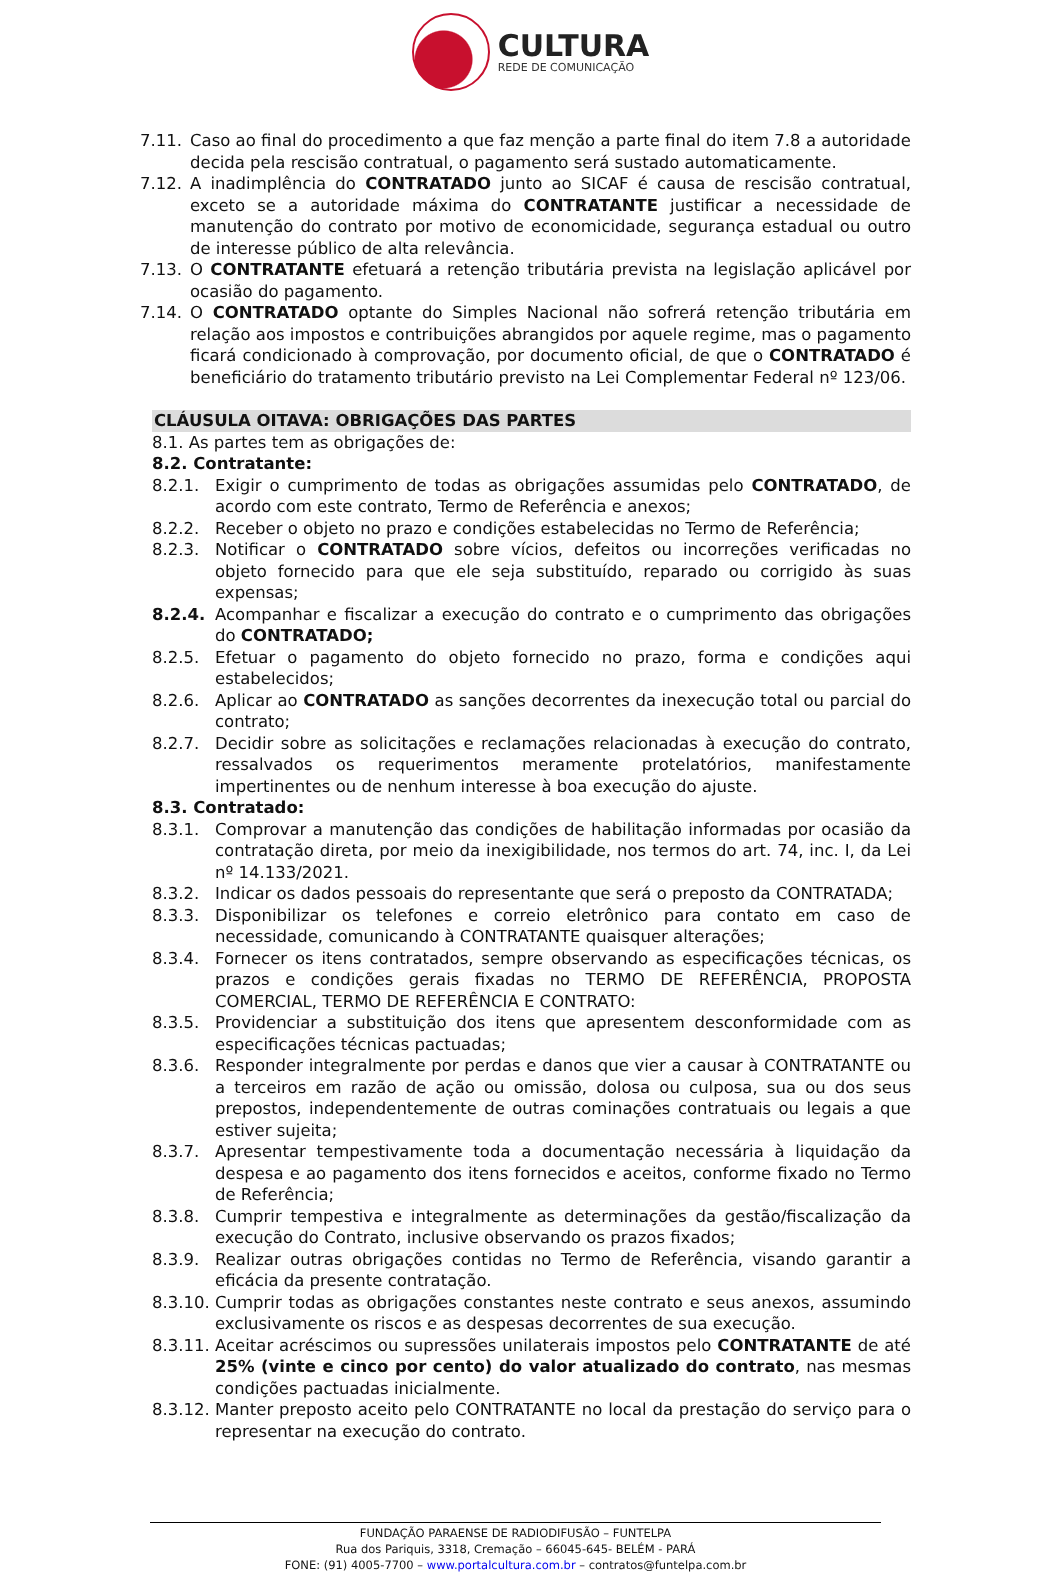CULTURA
REDE DE COMUNICAÇÃO
7.11. Caso ao final do procedimento a que faz menção a parte final do item 7.8 a autoridade decida pela rescisão contratual, o pagamento será sustado automaticamente.
7.12. A inadimplência do CONTRATADO junto ao SICAF é causa de rescisão contratual, exceto se a autoridade máxima do CONTRATANTE justificar a necessidade de manutenção do contrato por motivo de economicidade, segurança estadual ou outro de interesse público de alta relevância.
7.13. O CONTRATANTE efetuará a retenção tributária prevista na legislação aplicável por ocasião do pagamento.
7.14. O CONTRATADO optante do Simples Nacional não sofrerá retenção tributária em relação aos impostos e contribuições abrangidos por aquele regime, mas o pagamento ficará condicionado à comprovação, por documento oficial, de que o CONTRATADO é beneficiário do tratamento tributário previsto na Lei Complementar Federal nº 123/06.
CLÁUSULA OITAVA: OBRIGAÇÕES DAS PARTES
8.1. As partes tem as obrigações de:
8.2. Contratante:
8.2.1. Exigir o cumprimento de todas as obrigações assumidas pelo CONTRATADO, de acordo com este contrato, Termo de Referência e anexos;
8.2.2. Receber o objeto no prazo e condições estabelecidas no Termo de Referência;
8.2.3. Notificar o CONTRATADO sobre vícios, defeitos ou incorreções verificadas no objeto fornecido para que ele seja substituído, reparado ou corrigido às suas expensas;
8.2.4. Acompanhar e fiscalizar a execução do contrato e o cumprimento das obrigações do CONTRATADO;
8.2.5. Efetuar o pagamento do objeto fornecido no prazo, forma e condições aqui estabelecidos;
8.2.6. Aplicar ao CONTRATADO as sanções decorrentes da inexecução total ou parcial do contrato;
8.2.7. Decidir sobre as solicitações e reclamações relacionadas à execução do contrato, ressalvados os requerimentos meramente protelatórios, manifestamente impertinentes ou de nenhum interesse à boa execução do ajuste.
8.3. Contratado:
8.3.1. Comprovar a manutenção das condições de habilitação informadas por ocasião da contratação direta, por meio da inexigibilidade, nos termos do art. 74, inc. I, da Lei nº 14.133/2021.
8.3.2. Indicar os dados pessoais do representante que será o preposto da CONTRATADA;
8.3.3. Disponibilizar os telefones e correio eletrônico para contato em caso de necessidade, comunicando à CONTRATANTE quaisquer alterações;
8.3.4. Fornecer os itens contratados, sempre observando as especificações técnicas, os prazos e condições gerais fixadas no TERMO DE REFERÊNCIA, PROPOSTA COMERCIAL, TERMO DE REFERÊNCIA E CONTRATO:
8.3.5. Providenciar a substituição dos itens que apresentem desconformidade com as especificações técnicas pactuadas;
8.3.6. Responder integralmente por perdas e danos que vier a causar à CONTRATANTE ou a terceiros em razão de ação ou omissão, dolosa ou culposa, sua ou dos seus prepostos, independentemente de outras cominações contratuais ou legais a que estiver sujeita;
8.3.7. Apresentar tempestivamente toda a documentação necessária à liquidação da despesa e ao pagamento dos itens fornecidos e aceitos, conforme fixado no Termo de Referência;
8.3.8. Cumprir tempestiva e integralmente as determinações da gestão/fiscalização da execução do Contrato, inclusive observando os prazos fixados;
8.3.9. Realizar outras obrigações contidas no Termo de Referência, visando garantir a eficácia da presente contratação.
8.3.10. Cumprir todas as obrigações constantes neste contrato e seus anexos, assumindo exclusivamente os riscos e as despesas decorrentes de sua execução.
8.3.11. Aceitar acréscimos ou supressões unilaterais impostos pelo CONTRATANTE de até 25% (vinte e cinco por cento) do valor atualizado do contrato, nas mesmas condições pactuadas inicialmente.
8.3.12. Manter preposto aceito pelo CONTRATANTE no local da prestação do serviço para o representar na execução do contrato.
FUNDAÇÃO PARAENSE DE RADIODIFUSÃO – FUNTELPA
Rua dos Pariquis, 3318, Cremação – 66045-645- BELÉM - PARÁ
FONE: (91) 4005-7700 – www.portalcultura.com.br – contratos@funtelpa.com.br